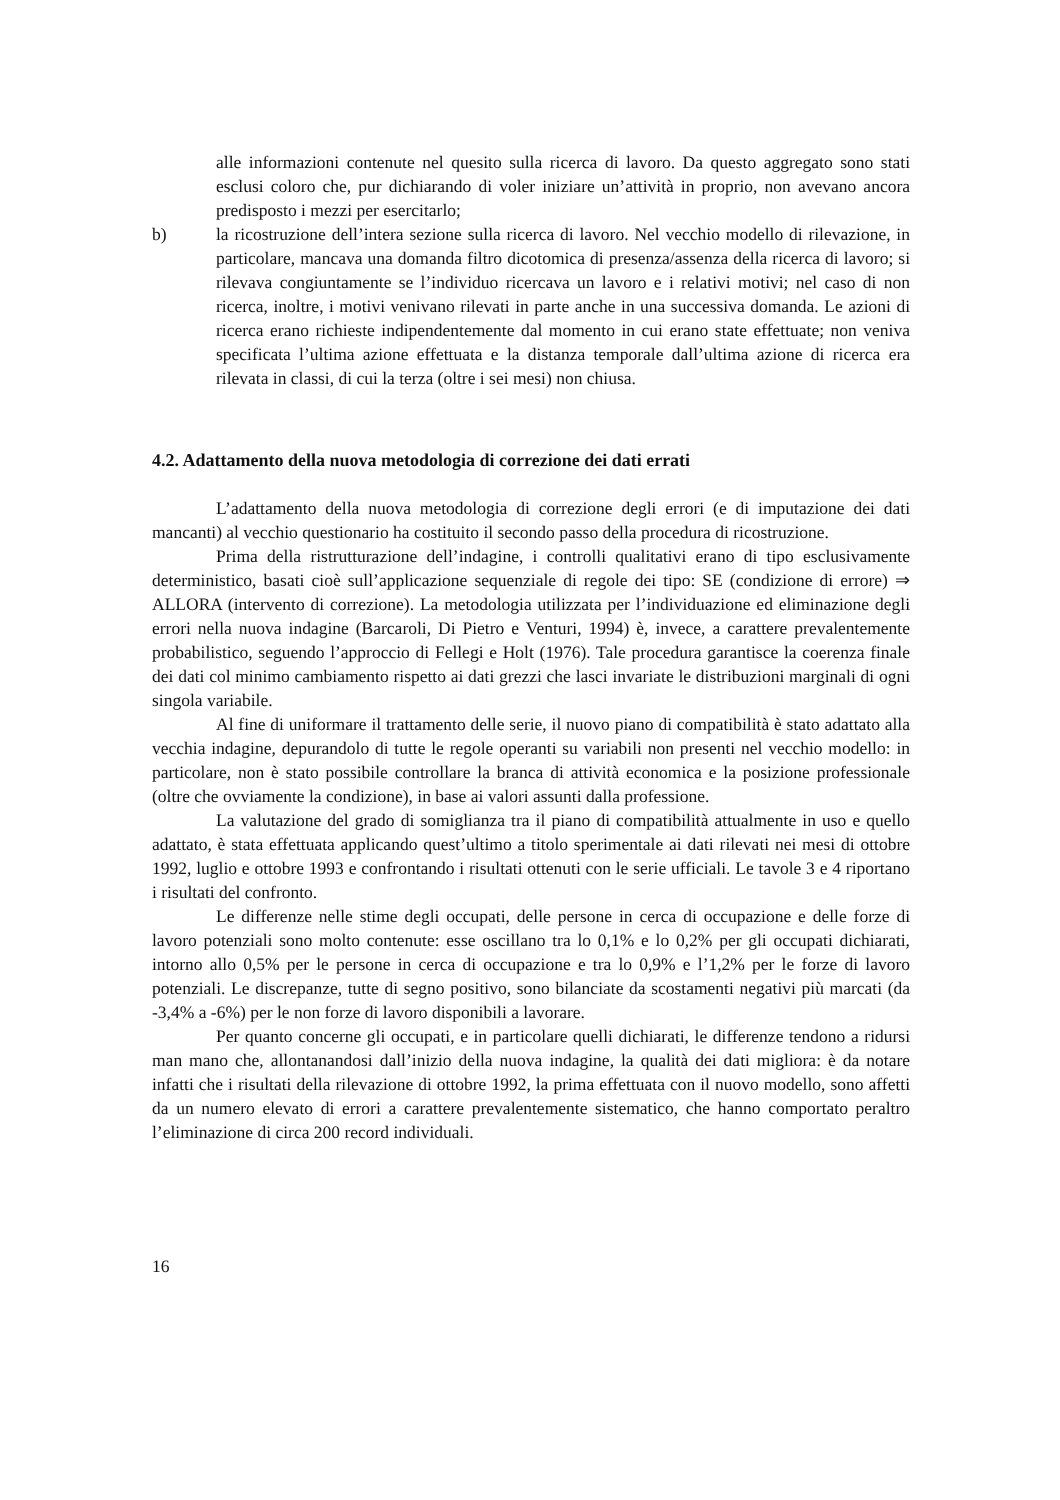alle informazioni contenute nel quesito sulla ricerca di lavoro. Da questo aggregato sono stati esclusi coloro che, pur dichiarando di voler iniziare un’attività in proprio, non avevano ancora predisposto i mezzi per esercitarlo;
b) la ricostruzione dell’intera sezione sulla ricerca di lavoro. Nel vecchio modello di rilevazione, in particolare, mancava una domanda filtro dicotomica di presenza/assenza della ricerca di lavoro; si rilevava congiuntamente se l’individuo ricercava un lavoro e i relativi motivi; nel caso di non ricerca, inoltre, i motivi venivano rilevati in parte anche in una successiva domanda. Le azioni di ricerca erano richieste indipendentemente dal momento in cui erano state effettuate; non veniva specificata l’ultima azione effettuata e la distanza temporale dall’ultima azione di ricerca era rilevata in classi, di cui la terza (oltre i sei mesi) non chiusa.
4.2. Adattamento della nuova metodologia di correzione dei dati errati
L’adattamento della nuova metodologia di correzione degli errori (e di imputazione dei dati mancanti) al vecchio questionario ha costituito il secondo passo della procedura di ricostruzione.
Prima della ristrutturazione dell’indagine, i controlli qualitativi erano di tipo esclusivamente deterministico, basati cioè sull’applicazione sequenziale di regole dei tipo: SE (condizione di errore) ⇒ ALLORA (intervento di correzione). La metodologia utilizzata per l’individuazione ed eliminazione degli errori nella nuova indagine (Barcaroli, Di Pietro e Venturi, 1994) è, invece, a carattere prevalentemente probabilistico, seguendo l’approccio di Fellegi e Holt (1976). Tale procedura garantisce la coerenza finale dei dati col minimo cambiamento rispetto ai dati grezzi che lasci invariate le distribuzioni marginali di ogni singola variabile.
Al fine di uniformare il trattamento delle serie, il nuovo piano di compatibilità è stato adattato alla vecchia indagine, depurandolo di tutte le regole operanti su variabili non presenti nel vecchio modello: in particolare, non è stato possibile controllare la branca di attività economica e la posizione professionale (oltre che ovviamente la condizione), in base ai valori assunti dalla professione.
La valutazione del grado di somiglianza tra il piano di compatibilità attualmente in uso e quello adattato, è stata effettuata applicando quest’ultimo a titolo sperimentale ai dati rilevati nei mesi di ottobre 1992, luglio e ottobre 1993 e confrontando i risultati ottenuti con le serie ufficiali. Le tavole 3 e 4 riportano i risultati del confronto.
Le differenze nelle stime degli occupati, delle persone in cerca di occupazione e delle forze di lavoro potenziali sono molto contenute: esse oscillano tra lo 0,1% e lo 0,2% per gli occupati dichiarati, intorno allo 0,5% per le persone in cerca di occupazione e tra lo 0,9% e l’1,2% per le forze di lavoro potenziali. Le discrepanze, tutte di segno positivo, sono bilanciate da scostamenti negativi più marcati (da -3,4% a -6%) per le non forze di lavoro disponibili a lavorare.
Per quanto concerne gli occupati, e in particolare quelli dichiarati, le differenze tendono a ridursi man mano che, allontanandosi dall’inizio della nuova indagine, la qualità dei dati migliora: è da notare infatti che i risultati della rilevazione di ottobre 1992, la prima effettuata con il nuovo modello, sono affetti da un numero elevato di errori a carattere prevalentemente sistematico, che hanno comportato peraltro l’eliminazione di circa 200 record individuali.
16